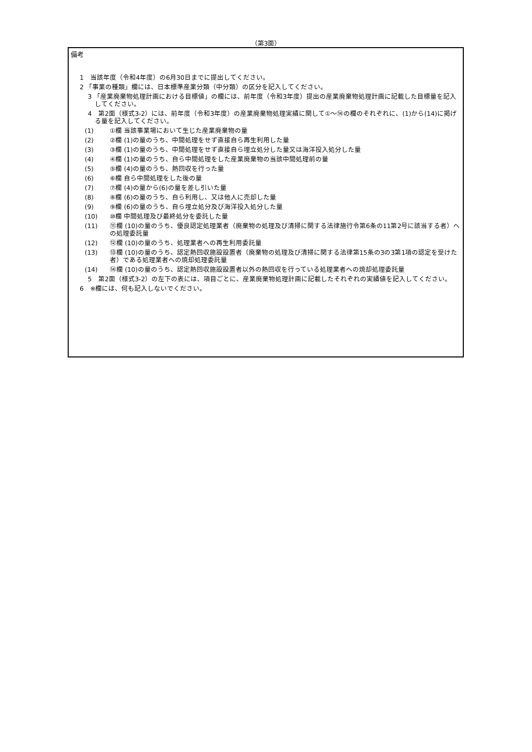（第3面）
備考
1　当該年度（令和4年度）の6月30日までに提出してください。
2 「事業の種類」欄には、日本標準産業分類（中分類）の区分を記入してください。
3 「産業廃棄物処理計画における目標値」の欄には、前年度（令和3年度）提出の産業廃棄物処理計画に記載した目標量を記入してください。
4　第2面（様式3-2）には、前年度（令和3年度）の産業廃棄物処理実績に関して①～⑭の欄のそれぞれに、(1)から(14)に掲げる量を記入してください。
(1)
①欄 当該事業場において生じた産業廃棄物の量
(2)
②欄 (1)の量のうち、中間処理をせず直接自ら再生利用した量
(3)
③欄 (1)の量のうち、中間処理をせず直接自ら埋立処分した量又は海洋投入処分した量
(4)
④欄 (1)の量のうち、自ら中間処理をした産業廃棄物の当該中間処理前の量
(5)
⑤欄 (4)の量のうち、熱回収を行った量
(6)
⑥欄 自ら中間処理をした後の量
(7)
⑦欄 (4)の量から(6)の量を差し引いた量
(8)
⑧欄 (6)の量のうち、自ら利用し、又は他人に売却した量
(9)
⑨欄 (6)の量のうち、自ら埋立処分及び海洋投入処分した量
(10)
⑩欄 中間処理及び最終処分を委託した量
(11)
⑪欄 (10)の量のうち、優良認定処理業者（廃棄物の処理及び清掃に関する法律施行令第6条の11第2号に該当する者）への処理委託量
(12)
⑫欄 (10)の量のうち、処理業者への再生利用委託量
(13)
⑬欄 (10)の量のうち、認定熱回収施設設置者（廃棄物の処理及び清掃に関する法律第15条の3の3第1項の認定を受けた者）である処理業者への焼却処理委託量
(14)
⑭欄 (10)の量のうち、認定熱回収施設設置者以外の熱回収を行っている処理業者への焼却処理委託量
5　第2面（様式3-2）の左下の表には、項目ごとに、産業廃棄物処理計画に記載したそれぞれの実績値を記入してください。
6　※欄には、何も記入しないでください。